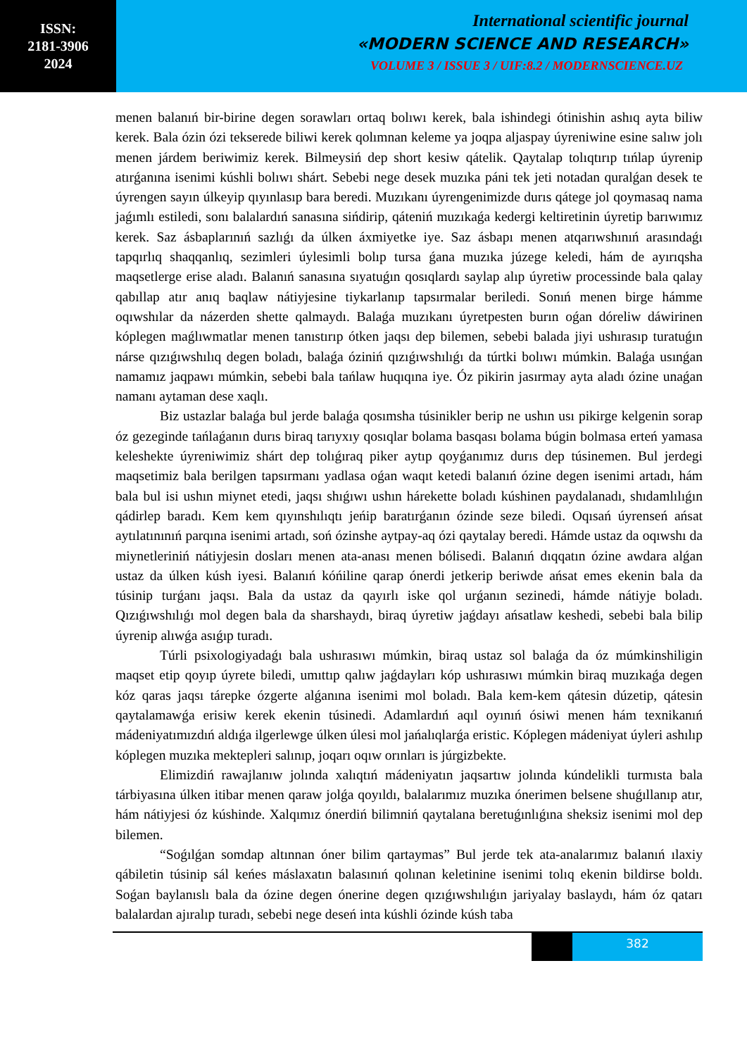ISSN:
2181-3906
2024
International scientific journal
«MODERN SCIENCE AND RESEARCH»
VOLUME 3 / ISSUE 3 / UIF:8.2 / MODERNSCIENCE.UZ
menen balanıń bir-birine degen sorawları ortaq bolıwı kerek, bala ishindegi ótinishin ashıq ayta biliw kerek. Bala ózin ózi tekserede biliwi kerek qolımnan keleme ya joqpa aljaspay úyreniwine esine salıw jolı menen járdem beriwimiz kerek. Bilmeysiń dep short kesiw qátelik. Qaytalap tolıqtırıp tıńlap úyrenip atırǵanına isenimi kúshli bolıwı shárt. Sebebi nege desek muzıka páni tek jeti notadan quralǵan desek te úyrengen sayın úlkeyip qıyınlasıp bara beredi. Muzıkanı úyrengenimizde durıs qátege jol qoymasaq nama jaǵımlı estiledi, sonı balalardıń sanasına sińdirip, qáteniń muzıkaǵa kedergi keltiretinin úyretip barıwımız kerek. Saz ásbaplarınıń sazlıǵı da úlken áxmiyetke iye. Saz ásbapı menen atqarıwshınıń arasındaǵı tapqırlıq shaqqanlıq, sezimleri úylesimli bolıp tursa ǵana muzıka júzege keledi, hám de ayırıqsha maqsetlerge erise aladı. Balanıń sanasına sıyatuǵın qosıqlardı saylap alıp úyretiw processinde bala qalay qabıllap atır anıq baqlaw nátiyjesine tiykarlanıp tapsırmalar beriledi. Sonıń menen birge hámme oqıwshılar da názerden shette qalmaydı. Balaǵa muzıkanı úyretpesten burın oǵan dóreliw dáwirinen kóplegen maǵlıwmatlar menen tanıstırıp ótken jaqsı dep bilemen, sebebi balada jiyi ushırasıp turatuǵın nárse qızıǵıwshılıq degen boladı, balaǵa óziniń qızıǵıwshılıǵı da túrtki bolıwı múmkin. Balaǵa usınǵan namamız jaqpawı múmkin, sebebi bala tańlaw huqıqına iye. Óz pikirin jasırmay ayta aladı ózine unaǵan namanı aytaman dese xaqlı.
Biz ustazlar balaǵa bul jerde balaǵa qosımsha túsinikler berip ne ushın usı pikirge kelgenin sorap óz gezeginde tańlaǵanın durıs biraq tarıyxıy qosıqlar bolama basqası bolama búgin bolmasa erteń yamasa keleshekte úyreniwimiz shárt dep tolıǵıraq piker aytıp qoyǵanımız durıs dep túsinemen. Bul jerdegi maqsetimiz bala berilgen tapsırmanı yadlasa oǵan waqıt ketedi balanıń ózine degen isenimi artadı, hám bala bul isi ushın miynet etedi, jaqsı shıǵıwı ushın hárekette boladı kúshinen paydalanadı, shıdamlılıǵın qádirlep baradı. Kem kem qıyınshılıqtı jeńip baratırǵanın ózinde seze biledi. Oqısań úyrenseń ańsat aytılatınınıń parqına isenimi artadı, soń ózinshe aytpay-aq ózi qaytalay beredi. Hámde ustaz da oqıwshı da miynetleriniń nátiyjesin dosları menen ata-anası menen bólisedi. Balanıń dıqqatın ózine awdara alǵan ustaz da úlken kúsh iyesi. Balanıń kóńiline qarap ónerdi jetkerip beriwde ańsat emes ekenin bala da túsinip turǵanı jaqsı. Bala da ustaz da qayırlı iske qol urǵanın sezinedi, hámde nátiyje boladı. Qızıǵıwshılıǵı mol degen bala da sharshaydı, biraq úyretiw jaǵdayı ańsatlaw keshedi, sebebi bala bilip úyrenip alıwǵa asıǵıp turadı.
Túrli psixologiyadaǵı bala ushırasıwı múmkin, biraq ustaz sol balaǵa da óz múmkinshiligin maqset etip qoyıp úyrete biledi, umıttıp qalıw jaǵdayları kóp ushırasıwı múmkin biraq muzıkaǵa degen kóz qaras jaqsı tárepke ózgerte alǵanına isenimi mol boladı. Bala kem-kem qátesin dúzetip, qátesin qaytalamawǵa erisiw kerek ekenin túsinedi. Adamlardıń aqıl oyınıń ósiwi menen hám texnikanıń mádeniyatımızdıń aldıǵa ilgerlewge úlken úlesi mol jańalıqlarǵa eristic. Kóplegen mádeniyat úyleri ashılıp kóplegen muzıka mektepleri salınıp, joqarı oqıw orınları is júrgizbekte.
Elimizdiń rawajlanıw jolında xalıqtıń mádeniyatın jaqsartıw jolında kúndelikli turmısta bala tárbiyasına úlken itibar menen qaraw jolǵa qoyıldı, balalarımız muzıka ónerimen belsene shuǵıllanıp atır, hám nátiyjesi óz kúshinde. Xalqımız ónerdiń bilimniń qaytalana beretuǵınlıǵına sheksiz isenimi mol dep bilemen.
“Soǵılǵan somdap altınnan óner bilim qartaymas” Bul jerde tek ata-analarımız balanıń ılaxiy qábiletin túsinip sál keńes máslaxatın balasınıń qolınan keletinine isenimi tolıq ekenin bildirse boldı. Soǵan baylanıslı bala da ózine degen ónerine degen qızıǵıwshılıǵın jariyalay baslaydı, hám óz qatarı balalardan ajıralıp turadı, sebebi nege deseń inta kúshli ózinde kúsh taba
382